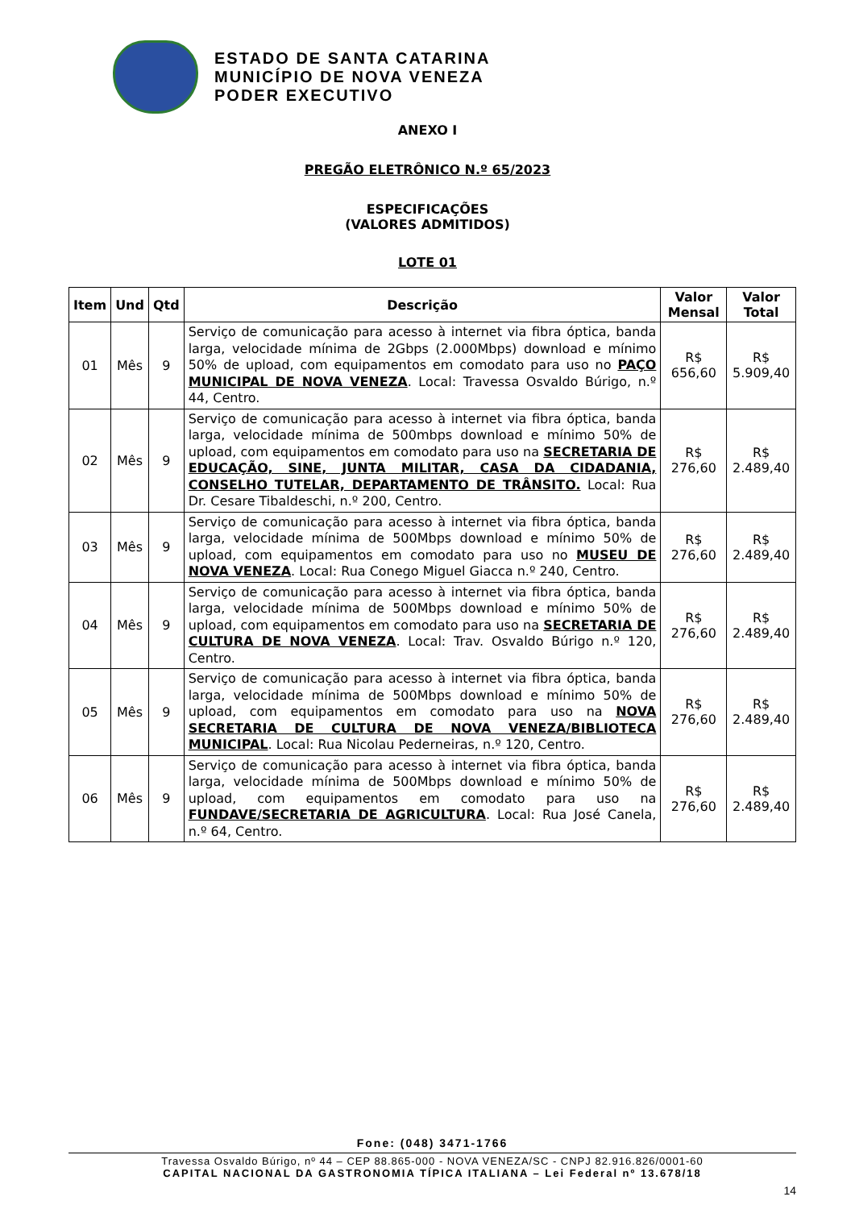ESTADO DE SANTA CATARINA
MUNICÍPIO DE NOVA VENEZA
PODER EXECUTIVO
ANEXO I
PREGÃO ELETRÔNICO N.º 65/2023
ESPECIFICAÇÕES
(VALORES ADMITIDOS)
LOTE 01
| Item | Und | Qtd | Descrição | Valor Mensal | Valor Total |
| --- | --- | --- | --- | --- | --- |
| 01 | Mês | 9 | Serviço de comunicação para acesso à internet via fibra óptica, banda larga, velocidade mínima de 2Gbps (2.000Mbps) download e mínimo 50% de upload, com equipamentos em comodato para uso no PAÇO MUNICIPAL DE NOVA VENEZA . Local: Travessa Osvaldo Búrigo, n.º 44, Centro. | R$ 656,60 | R$ 5.909,40 |
| 02 | Mês | 9 | Serviço de comunicação para acesso à internet via fibra óptica, banda larga, velocidade mínima de 500mbps download e mínimo 50% de upload, com equipamentos em comodato para uso na SECRETARIA DE EDUCAÇÃO, SINE, JUNTA MILITAR, CASA DA CIDADANIA, CONSELHO TUTELAR, DEPARTAMENTO DE TRÂNSITO. Local: Rua Dr. Cesare Tibaldeschi, n.º 200, Centro. | R$ 276,60 | R$ 2.489,40 |
| 03 | Mês | 9 | Serviço de comunicação para acesso à internet via fibra óptica, banda larga, velocidade mínima de 500Mbps download e mínimo 50% de upload, com equipamentos em comodato para uso no MUSEU DE NOVA VENEZA . Local: Rua Conego Miguel Giacca n.º 240, Centro. | R$ 276,60 | R$ 2.489,40 |
| 04 | Mês | 9 | Serviço de comunicação para acesso à internet via fibra óptica, banda larga, velocidade mínima de 500Mbps download e mínimo 50% de upload, com equipamentos em comodato para uso na SECRETARIA DE CULTURA DE NOVA VENEZA . Local: Trav. Osvaldo Búrigo n.º 120, Centro. | R$ 276,60 | R$ 2.489,40 |
| 05 | Mês | 9 | Serviço de comunicação para acesso à internet via fibra óptica, banda larga, velocidade mínima de 500Mbps download e mínimo 50% de upload, com equipamentos em comodato para uso na NOVA SECRETARIA DE CULTURA DE NOVA VENEZA/BIBLIOTECA MUNICIPAL . Local: Rua Nicolau Pederneiras, n.º 120, Centro. | R$ 276,60 | R$ 2.489,40 |
| 06 | Mês | 9 | Serviço de comunicação para acesso à internet via fibra óptica, banda larga, velocidade mínima de 500Mbps download e mínimo 50% de upload, com equipamentos em comodato para uso na FUNDAVE/SECRETARIA DE AGRICULTURA . Local: Rua José Canela, n.º 64, Centro. | R$ 276,60 | R$ 2.489,40 |
Fone: (048) 3471-1766
Travessa Osvaldo Búrigo, nº 44 – CEP 88.865-000 - NOVA VENEZA/SC - CNPJ 82.916.826/0001-60
CAPITAL NACIONAL DA GASTRONOMIA TÍPICA ITALIANA – Lei Federal nº 13.678/18
14